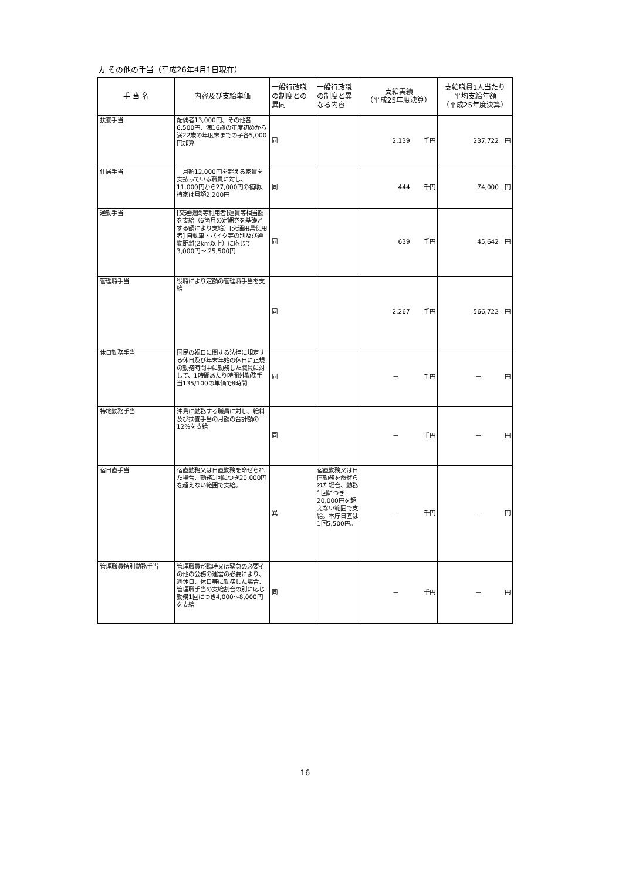カ その他の手当（平成26年4月1日現在）
| 手 当 名 | 内容及び支給単価 | 一般行政職の制度との異同 | 一般行政職の制度と異なる内容 | 支給実績 （平成25年度決算） | 支給職員1人当たり 平均支給年額 （平成25年度決算） |
| --- | --- | --- | --- | --- | --- |
| 扶養手当 | 配偶者13,000円、その他各6,500円、満16歳の年度初めから満22歳の年度末までの子各5,000円加算 | 同 | | 2,139 千円 | 237,722 円 |
| 住居手当 | 月額12,000円を超える家賃を支払っている職員に対し、11,000円から27,000円の補助、持家は月額2,200円 | 同 | | 444 千円 | 74,000 円 |
| 通勤手当 | [交通機関等利用者]運賃等相当額を支給（6箇月の定期券を基礎とする額により支給）[交通用具使用者] 自動車・バイク等の別及び通勤距離(2km以上）に応じて3,000円～ 25,500円 | 同 | | 639 千円 | 45,642 円 |
| 管理職手当 | 役職により定額の管理職手当を支給 | 同 | | 2,267 千円 | 566,722 円 |
| 休日勤務手当 | 国民の祝日に関する法律に規定する休日及び年末年始の休日に正規の勤務時間中に勤務した職員に対して、1時間あたり時間外勤務手当135/100の単価で8時間 | 同 | | － 千円 | － 円 |
| 特地勤務手当 | 沖島に勤務する職員に対し、給料及び扶養手当の月額の合計額の12%を支給 | 同 | | － 千円 | － 円 |
| 宿日直手当 | 宿直勤務又は日直勤務を命ぜられた場合、勤務1回につき20,000円を超えない範囲で支給。 | 異 | 宿直勤務又は日直勤務を命ぜられた場合、勤務1回につき20,000円を超えない範囲で支給。本庁日直は1回5,500円。 | － 千円 | － 円 |
| 管理職員特別勤務手当 | 管理職員が臨時又は緊急の必要その他の公務の運営の必要により、週休日、休日等に勤務した場合、管理職手当の支給割合の別に応じ勤務1回につき4,000～8,000円を支給 | 同 | | － 千円 | － 円 |
16